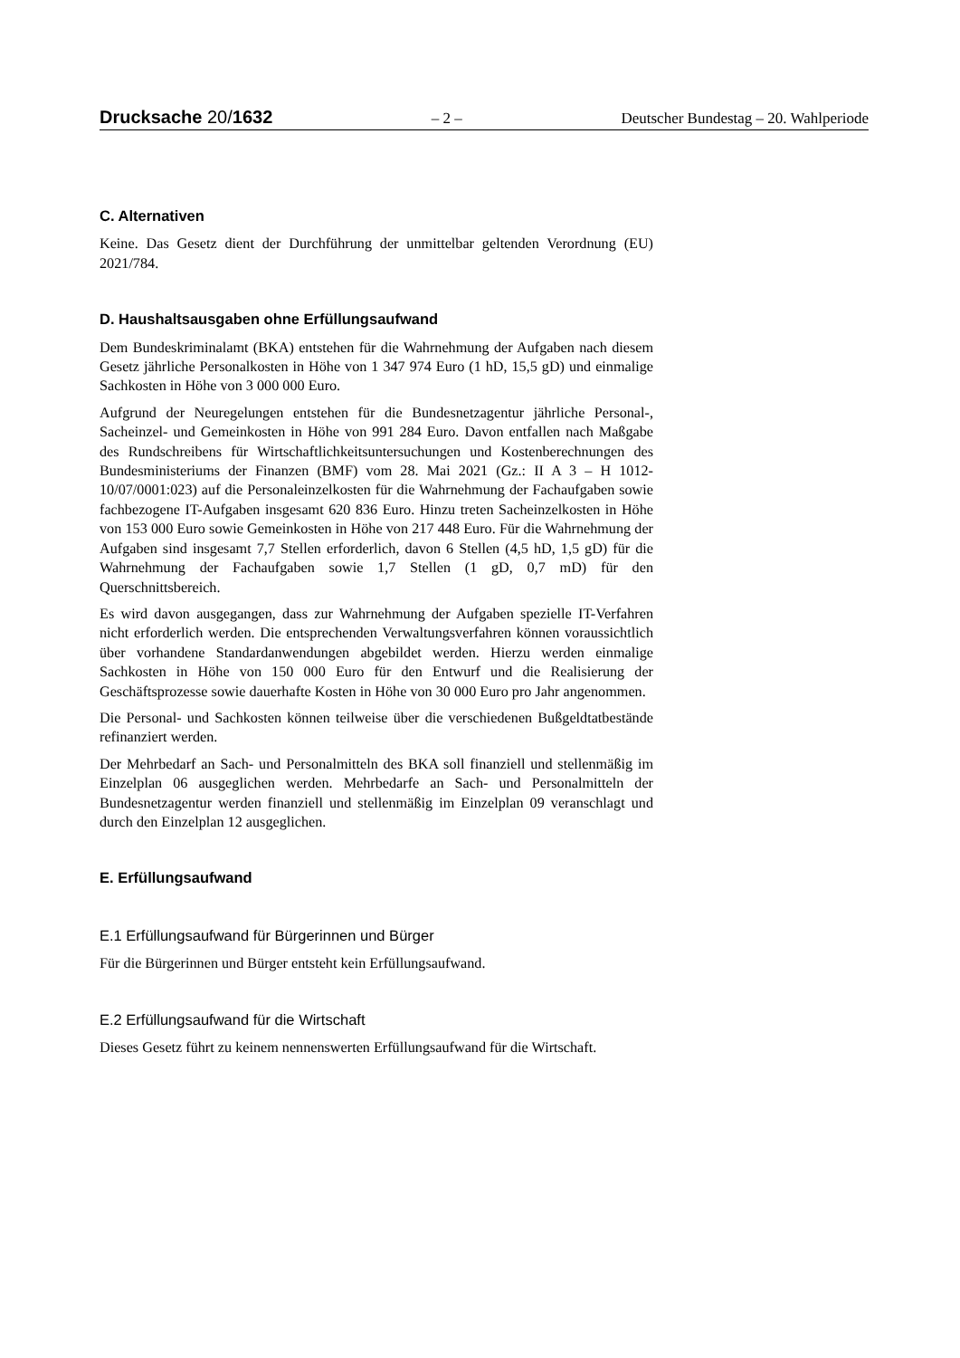Drucksache 20/1632 – 2 – Deutscher Bundestag – 20. Wahlperiode
C. Alternativen
Keine. Das Gesetz dient der Durchführung der unmittelbar geltenden Verordnung (EU) 2021/784.
D. Haushaltsausgaben ohne Erfüllungsaufwand
Dem Bundeskriminalamt (BKA) entstehen für die Wahrnehmung der Aufgaben nach diesem Gesetz jährliche Personalkosten in Höhe von 1 347 974 Euro (1 hD, 15,5 gD) und einmalige Sachkosten in Höhe von 3 000 000 Euro.
Aufgrund der Neuregelungen entstehen für die Bundesnetzagentur jährliche Personal-, Sacheinzel- und Gemeinkosten in Höhe von 991 284 Euro. Davon entfallen nach Maßgabe des Rundschreibens für Wirtschaftlichkeitsuntersuchungen und Kostenberechnungen des Bundesministeriums der Finanzen (BMF) vom 28. Mai 2021 (Gz.: II A 3 – H 1012-10/07/0001:023) auf die Personaleinzelkosten für die Wahrnehmung der Fachaufgaben sowie fachbezogene IT-Aufgaben insgesamt 620 836 Euro. Hinzu treten Sacheinzelkosten in Höhe von 153 000 Euro sowie Gemeinkosten in Höhe von 217 448 Euro. Für die Wahrnehmung der Aufgaben sind insgesamt 7,7 Stellen erforderlich, davon 6 Stellen (4,5 hD, 1,5 gD) für die Wahrnehmung der Fachaufgaben sowie 1,7 Stellen (1 gD, 0,7 mD) für den Querschnittsbereich.
Es wird davon ausgegangen, dass zur Wahrnehmung der Aufgaben spezielle IT-Verfahren nicht erforderlich werden. Die entsprechenden Verwaltungsverfahren können voraussichtlich über vorhandene Standardanwendungen abgebildet werden. Hierzu werden einmalige Sachkosten in Höhe von 150 000 Euro für den Entwurf und die Realisierung der Geschäftsprozesse sowie dauerhafte Kosten in Höhe von 30 000 Euro pro Jahr angenommen.
Die Personal- und Sachkosten können teilweise über die verschiedenen Bußgeldtatbestände refinanziert werden.
Der Mehrbedarf an Sach- und Personalmitteln des BKA soll finanziell und stellenmäßig im Einzelplan 06 ausgeglichen werden. Mehrbedarfe an Sach- und Personalmitteln der Bundesnetzagentur werden finanziell und stellenmäßig im Einzelplan 09 veranschlagt und durch den Einzelplan 12 ausgeglichen.
E. Erfüllungsaufwand
E.1 Erfüllungsaufwand für Bürgerinnen und Bürger
Für die Bürgerinnen und Bürger entsteht kein Erfüllungsaufwand.
E.2 Erfüllungsaufwand für die Wirtschaft
Dieses Gesetz führt zu keinem nennenswerten Erfüllungsaufwand für die Wirtschaft.